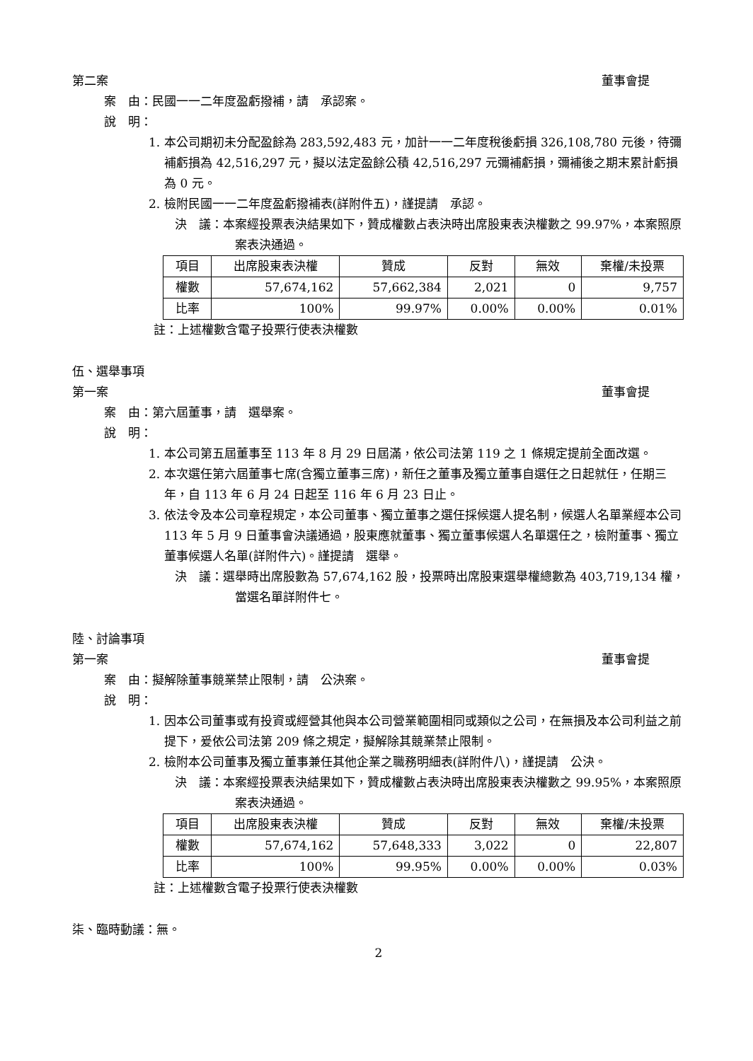第二案 董事會提
案　由：民國一一二年度盈虧撥補，請　承認案。
說　明：
1. 本公司期初未分配盈餘為 283,592,483 元，加計一一二年度稅後虧損 326,108,780 元後，待彌補虧損為 42,516,297 元，擬以法定盈餘公積 42,516,297 元彌補虧損，彌補後之期末累計虧損為 0 元。
2. 檢附民國一一二年度盈虧撥補表(詳附件五)，謹提請　承認。
決　議：本案經投票表決結果如下，贊成權數占表決時出席股東表決權數之 99.97%，本案照原案表決通過。
| 項目 | 出席股東表決權 | 贊成 | 反對 | 無效 | 棄權/未投票 |
| 權數 | 57,674,162 | 57,662,384 | 2,021 | 0 | 9,757 |
| 比率 | 100% | 99.97% | 0.00% | 0.00% | 0.01% |
註：上述權數含電子投票行使表決權數
伍、選舉事項
第一案 董事會提
案　由：第六屆董事，請　選舉案。
說　明：
1. 本公司第五屆董事至 113 年 8 月 29 日屆滿，依公司法第 119 之 1 條規定提前全面改選。
2. 本次選任第六屆董事七席(含獨立董事三席)，新任之董事及獨立董事自選任之日起就任，任期三年，自 113 年 6 月 24 日起至 116 年 6 月 23 日止。
3. 依法令及本公司章程規定，本公司董事、獨立董事之選任採候選人提名制，候選人名單業經本公司 113 年 5 月 9 日董事會決議通過，股東應就董事、獨立董事候選人名單選任之，檢附董事、獨立董事候選人名單(詳附件六)。謹提請　選舉。
決　議：選舉時出席股數為 57,674,162 股，投票時出席股東選舉權總數為 403,719,134 權，當選名單詳附件七。
陸、討論事項
第一案 董事會提
案　由：擬解除董事競業禁止限制，請　公決案。
說　明：
1. 因本公司董事或有投資或經營其他與本公司營業範圍相同或類似之公司，在無損及本公司利益之前提下，爰依公司法第 209 條之規定，擬解除其競業禁止限制。
2. 檢附本公司董事及獨立董事兼任其他企業之職務明細表(詳附件八)，謹提請　公決。
決　議：本案經投票表決結果如下，贊成權數占表決時出席股東表決權數之 99.95%，本案照原案表決通過。
| 項目 | 出席股東表決權 | 贊成 | 反對 | 無效 | 棄權/未投票 |
| 權數 | 57,674,162 | 57,648,333 | 3,022 | 0 | 22,807 |
| 比率 | 100% | 99.95% | 0.00% | 0.00% | 0.03% |
註：上述權數含電子投票行使表決權數
柒、臨時動議：無。
2